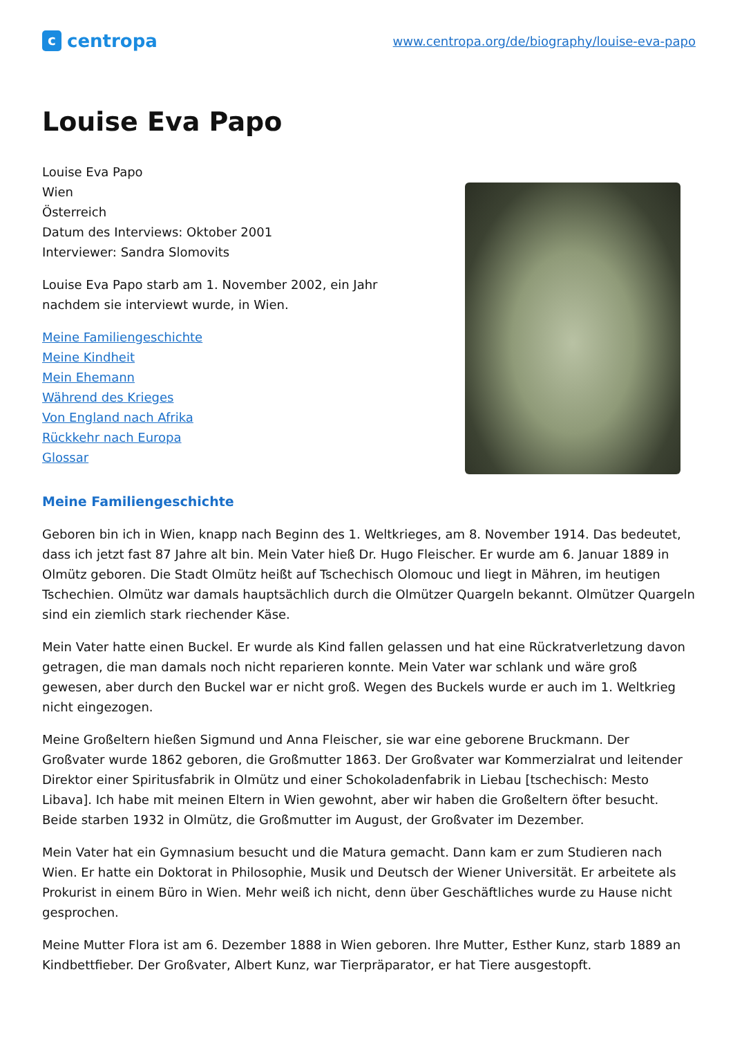ccentropa
www.centropa.org/de/biography/louise-eva-papo
Louise Eva Papo
Louise Eva Papo
Wien
Österreich
Datum des Interviews: Oktober 2001
Interviewer: Sandra Slomovits
Louise Eva Papo starb am 1. November 2002, ein Jahr
nachdem sie interviewt wurde, in Wien.
Meine Familiengeschichte
Meine Kindheit
Mein Ehemann
Während des Krieges
Von England nach Afrika
Rückkehr nach Europa
Glossar
Meine Familiengeschichte
Geboren bin ich in Wien, knapp nach Beginn des 1. Weltkrieges, am 8. November 1914. Das bedeutet, dass ich jetzt fast 87 Jahre alt bin. Mein Vater hieß Dr. Hugo Fleischer. Er wurde am 6. Januar 1889 in Olmütz geboren. Die Stadt Olmütz heißt auf Tschechisch Olomouc und liegt in Mähren, im heutigen Tschechien. Olmütz war damals hauptsächlich durch die Olmützer Quargeln bekannt. Olmützer Quargeln sind ein ziemlich stark riechender Käse.
Mein Vater hatte einen Buckel. Er wurde als Kind fallen gelassen und hat eine Rückratverletzung davon getragen, die man damals noch nicht reparieren konnte. Mein Vater war schlank und wäre groß gewesen, aber durch den Buckel war er nicht groß. Wegen des Buckels wurde er auch im 1. Weltkrieg nicht eingezogen.
Meine Großeltern hießen Sigmund und Anna Fleischer, sie war eine geborene Bruckmann. Der Großvater wurde 1862 geboren, die Großmutter 1863. Der Großvater war Kommerzialrat und leitender Direktor einer Spiritusfabrik in Olmütz und einer Schokoladenfabrik in Liebau [tschechisch: Mesto Libava]. Ich habe mit meinen Eltern in Wien gewohnt, aber wir haben die Großeltern öfter besucht. Beide starben 1932 in Olmütz, die Großmutter im August, der Großvater im Dezember.
Mein Vater hat ein Gymnasium besucht und die Matura gemacht. Dann kam er zum Studieren nach Wien. Er hatte ein Doktorat in Philosophie, Musik und Deutsch der Wiener Universität. Er arbeitete als Prokurist in einem Büro in Wien. Mehr weiß ich nicht, denn über Geschäftliches wurde zu Hause nicht gesprochen.
Meine Mutter Flora ist am 6. Dezember 1888 in Wien geboren. Ihre Mutter, Esther Kunz, starb 1889 an Kindbettfieber. Der Großvater, Albert Kunz, war Tierpräparator, er hat Tiere ausgestopft.